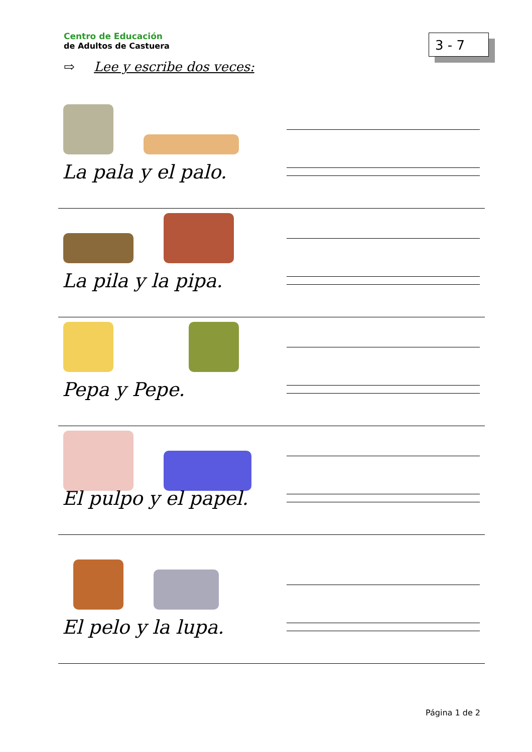Centro de Educación
de Adultos de Castuera
3 - 7
⇨ Lee y escribe dos veces:
La pala y el palo.
La pila y la pipa.
Pepa y Pepe.
El pulpo y el papel.
El pelo y la lupa.
Página 1 de 2